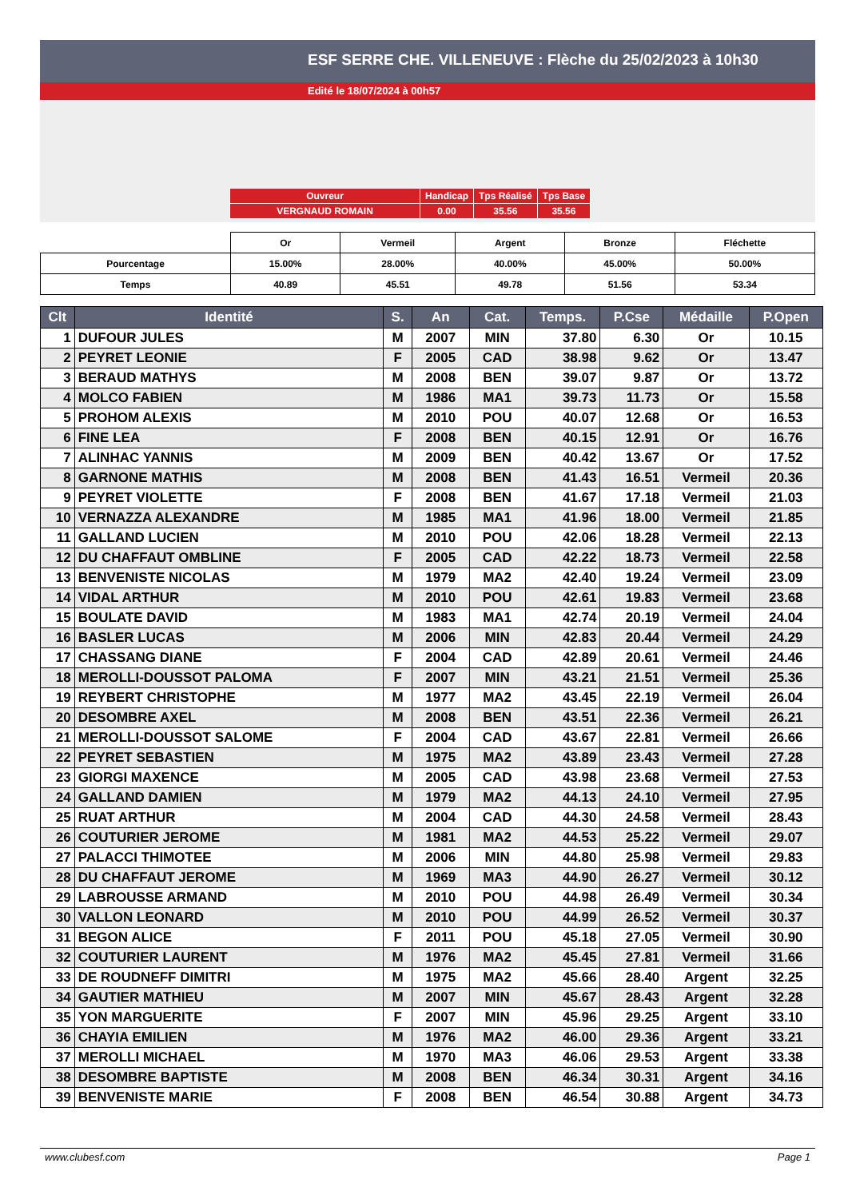ESF SERRE CHE. VILLENEUVE : Flèche du 25/02/2023 à 10h30
Edité le 18/07/2024 à 00h57
| Ouvreur | Handicap | Tps Réalisé | Tps Base |
| VERGNAUD ROMAIN | 0.00 | 35.56 | 35.56 |
| | Or | Vermeil | Argent | Bronze | Fléchette |
| --- | --- | --- | --- | --- | --- |
| Pourcentage | 15.00% | 28.00% | 40.00% | 45.00% | 50.00% |
| Temps | 40.89 | 45.51 | 49.78 | 51.56 | 53.34 |
| Clt | Identité | S. | An | Cat. | Temps. | P.Cse | Médaille | P.Open |
| --- | --- | --- | --- | --- | --- | --- | --- | --- |
| 1 | DUFOUR JULES | M | 2007 | MIN | 37.80 | 6.30 | Or | 10.15 |
| 2 | PEYRET LEONIE | F | 2005 | CAD | 38.98 | 9.62 | Or | 13.47 |
| 3 | BERAUD MATHYS | M | 2008 | BEN | 39.07 | 9.87 | Or | 13.72 |
| 4 | MOLCO FABIEN | M | 1986 | MA1 | 39.73 | 11.73 | Or | 15.58 |
| 5 | PROHOM ALEXIS | M | 2010 | POU | 40.07 | 12.68 | Or | 16.53 |
| 6 | FINE LEA | F | 2008 | BEN | 40.15 | 12.91 | Or | 16.76 |
| 7 | ALINHAC YANNIS | M | 2009 | BEN | 40.42 | 13.67 | Or | 17.52 |
| 8 | GARNONE MATHIS | M | 2008 | BEN | 41.43 | 16.51 | Vermeil | 20.36 |
| 9 | PEYRET VIOLETTE | F | 2008 | BEN | 41.67 | 17.18 | Vermeil | 21.03 |
| 10 | VERNAZZA ALEXANDRE | M | 1985 | MA1 | 41.96 | 18.00 | Vermeil | 21.85 |
| 11 | GALLAND LUCIEN | M | 2010 | POU | 42.06 | 18.28 | Vermeil | 22.13 |
| 12 | DU CHAFFAUT OMBLINE | F | 2005 | CAD | 42.22 | 18.73 | Vermeil | 22.58 |
| 13 | BENVENISTE NICOLAS | M | 1979 | MA2 | 42.40 | 19.24 | Vermeil | 23.09 |
| 14 | VIDAL ARTHUR | M | 2010 | POU | 42.61 | 19.83 | Vermeil | 23.68 |
| 15 | BOULATE DAVID | M | 1983 | MA1 | 42.74 | 20.19 | Vermeil | 24.04 |
| 16 | BASLER LUCAS | M | 2006 | MIN | 42.83 | 20.44 | Vermeil | 24.29 |
| 17 | CHASSANG DIANE | F | 2004 | CAD | 42.89 | 20.61 | Vermeil | 24.46 |
| 18 | MEROLLI-DOUSSOT PALOMA | F | 2007 | MIN | 43.21 | 21.51 | Vermeil | 25.36 |
| 19 | REYBERT CHRISTOPHE | M | 1977 | MA2 | 43.45 | 22.19 | Vermeil | 26.04 |
| 20 | DESOMBRE AXEL | M | 2008 | BEN | 43.51 | 22.36 | Vermeil | 26.21 |
| 21 | MEROLLI-DOUSSOT SALOME | F | 2004 | CAD | 43.67 | 22.81 | Vermeil | 26.66 |
| 22 | PEYRET SEBASTIEN | M | 1975 | MA2 | 43.89 | 23.43 | Vermeil | 27.28 |
| 23 | GIORGI MAXENCE | M | 2005 | CAD | 43.98 | 23.68 | Vermeil | 27.53 |
| 24 | GALLAND DAMIEN | M | 1979 | MA2 | 44.13 | 24.10 | Vermeil | 27.95 |
| 25 | RUAT ARTHUR | M | 2004 | CAD | 44.30 | 24.58 | Vermeil | 28.43 |
| 26 | COUTURIER JEROME | M | 1981 | MA2 | 44.53 | 25.22 | Vermeil | 29.07 |
| 27 | PALACCI THIMOTEE | M | 2006 | MIN | 44.80 | 25.98 | Vermeil | 29.83 |
| 28 | DU CHAFFAUT JEROME | M | 1969 | MA3 | 44.90 | 26.27 | Vermeil | 30.12 |
| 29 | LABROUSSE ARMAND | M | 2010 | POU | 44.98 | 26.49 | Vermeil | 30.34 |
| 30 | VALLON LEONARD | M | 2010 | POU | 44.99 | 26.52 | Vermeil | 30.37 |
| 31 | BEGON ALICE | F | 2011 | POU | 45.18 | 27.05 | Vermeil | 30.90 |
| 32 | COUTURIER LAURENT | M | 1976 | MA2 | 45.45 | 27.81 | Vermeil | 31.66 |
| 33 | DE ROUDNEFF DIMITRI | M | 1975 | MA2 | 45.66 | 28.40 | Argent | 32.25 |
| 34 | GAUTIER MATHIEU | M | 2007 | MIN | 45.67 | 28.43 | Argent | 32.28 |
| 35 | YON MARGUERITE | F | 2007 | MIN | 45.96 | 29.25 | Argent | 33.10 |
| 36 | CHAYIA EMILIEN | M | 1976 | MA2 | 46.00 | 29.36 | Argent | 33.21 |
| 37 | MEROLLI MICHAEL | M | 1970 | MA3 | 46.06 | 29.53 | Argent | 33.38 |
| 38 | DESOMBRE BAPTISTE | M | 2008 | BEN | 46.34 | 30.31 | Argent | 34.16 |
| 39 | BENVENISTE MARIE | F | 2008 | BEN | 46.54 | 30.88 | Argent | 34.73 |
www.clubesf.com Page 1